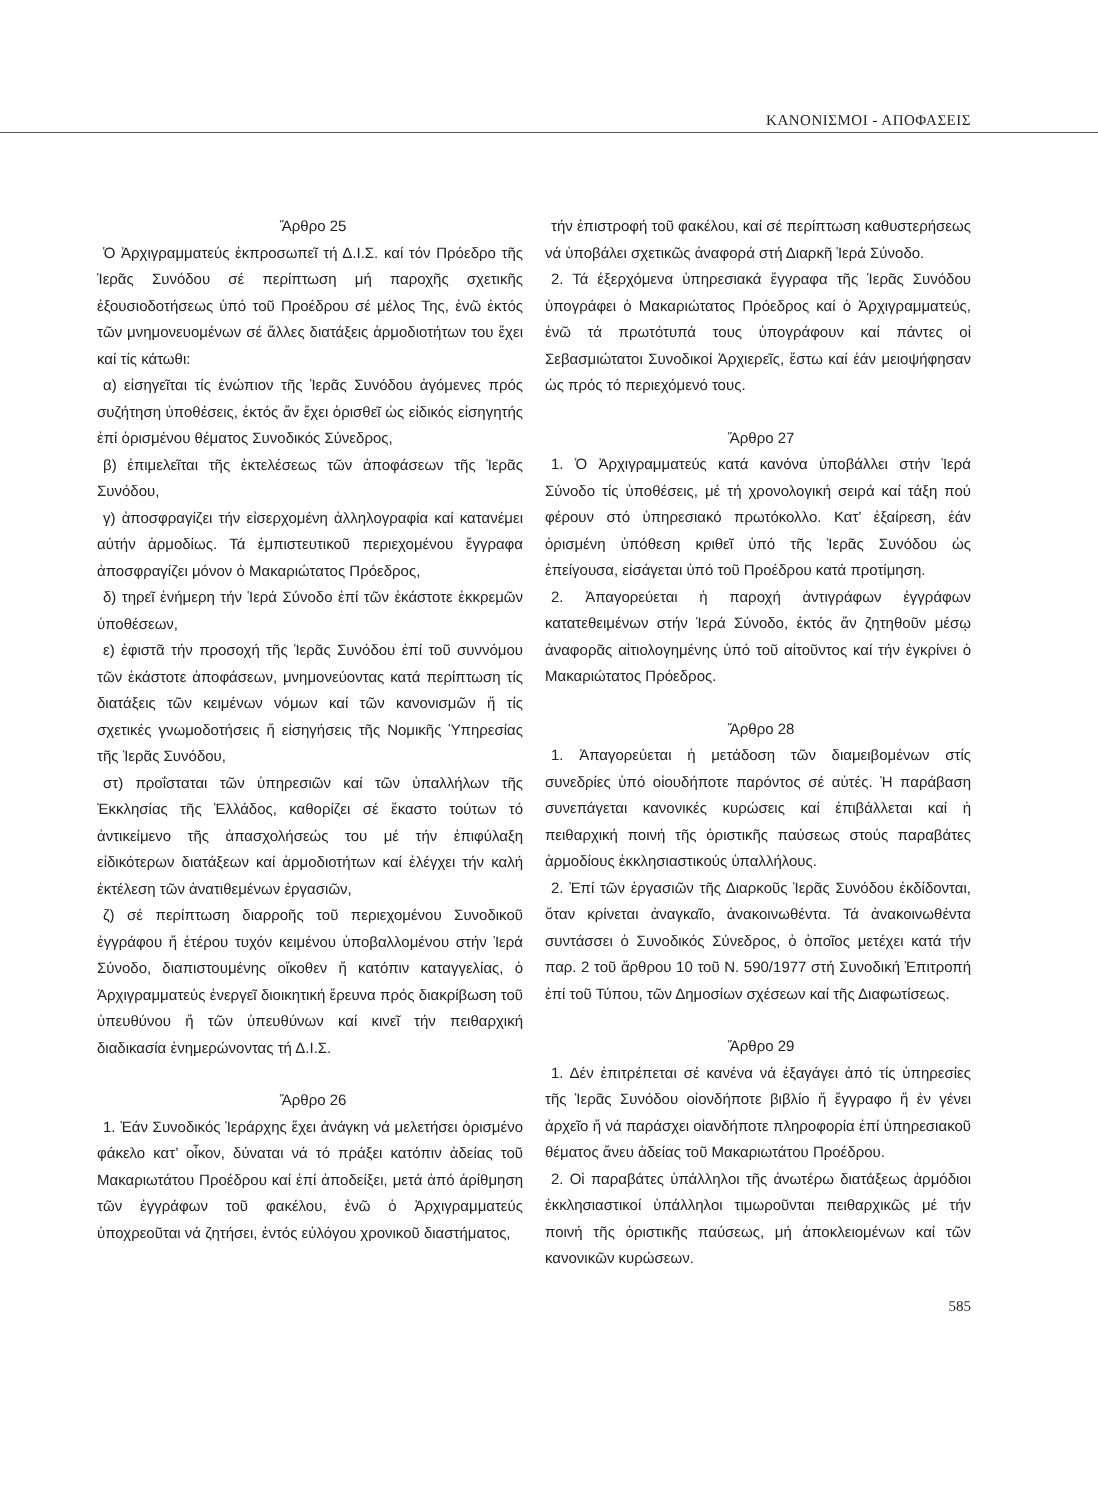ΚΑΝΟΝΙΣΜΟΙ - ΑΠΟΦΑΣΕΙΣ
Ἄρθρο 25
Ὁ Ἀρχιγραμματεύς ἐκπροσωπεῖ τή Δ.Ι.Σ. καί τόν Πρόεδρο τῆς Ἱερᾶς Συνόδου σέ περίπτωση μή παροχῆς σχετικῆς ἐξουσιοδοτήσεως ὑπό τοῦ Προέδρου σέ μέλος Της, ἐνῶ ἐκτός τῶν μνημονευομένων σέ ἄλλες διατάξεις ἁρμοδιοτήτων του ἔχει καί τίς κάτωθι:
α) εἰσηγεῖται τίς ἐνώπιον τῆς Ἱερᾶς Συνόδου ἀγόμενες πρός συζήτηση ὑποθέσεις, ἐκτός ἄν ἔχει ὁρισθεῖ ὡς εἰδικός εἰσηγητής ἐπί ὁρισμένου θέματος Συνοδικός Σύνεδρος,
β) ἐπιμελεῖται τῆς ἐκτελέσεως τῶν ἀποφάσεων τῆς Ἱερᾶς Συνόδου,
γ) ἀποσφραγίζει τήν εἰσερχομένη ἀλληλογραφία καί κατανέμει αὐτήν ἁρμοδίως. Τά ἐμπιστευτικοῦ περιεχομένου ἔγγραφα ἀποσφραγίζει μόνον ὁ Μακαριώτατος Πρόεδρος,
δ) τηρεῖ ἐνήμερη τήν Ἱερά Σύνοδο ἐπί τῶν ἑκάστοτε ἐκκρεμῶν ὑποθέσεων,
ε) ἐφιστᾶ τήν προσοχή τῆς Ἱερᾶς Συνόδου ἐπί τοῦ συννόμου τῶν ἑκάστοτε ἀποφάσεων, μνημονεύοντας κατά περίπτωση τίς διατάξεις τῶν κειμένων νόμων καί τῶν κανονισμῶν ἤ τίς σχετικές γνωμοδοτήσεις ἤ εἰσηγήσεις τῆς Νομικῆς Ὑπηρεσίας τῆς Ἱερᾶς Συνόδου,
στ) προΐσταται τῶν ὑπηρεσιῶν καί τῶν ὑπαλλήλων τῆς Ἐκκλησίας τῆς Ἑλλάδος, καθορίζει σέ ἕκαστο τούτων τό ἀντικείμενο τῆς ἀπασχολήσεώς του μέ τήν ἐπιφύλαξη εἰδικότερων διατάξεων καί ἁρμοδιοτήτων καί ἐλέγχει τήν καλή ἐκτέλεση τῶν ἀνατιθεμένων ἐργασιῶν,
ζ) σέ περίπτωση διαρροῆς τοῦ περιεχομένου Συνοδικοῦ ἐγγράφου ἤ ἑτέρου τυχόν κειμένου ὑποβαλλομένου στήν Ἱερά Σύνοδο, διαπιστουμένης οἴκοθεν ἤ κατόπιν καταγγελίας, ὁ Ἀρχιγραμματεύς ἐνεργεῖ διοικητική ἔρευνα πρός διακρίβωση τοῦ ὑπευθύνου ἤ τῶν ὑπευθύνων καί κινεῖ τήν πειθαρχική διαδικασία ἐνημερώνοντας τή Δ.Ι.Σ.
Ἄρθρο 26
1. Ἐάν Συνοδικός Ἱεράρχης ἔχει ἀνάγκη νά μελετήσει ὁρισμένο φάκελο κατ’ οἶκον, δύναται νά τό πράξει κατόπιν ἀδείας τοῦ Μακαριωτάτου Προέδρου καί ἐπί ἀποδείξει, μετά ἀπό ἀρίθμηση τῶν ἐγγράφων τοῦ φακέλου, ἐνῶ ὁ Ἀρχιγραμματεύς ὑποχρεοῦται νά ζητήσει, ἐντός εὐλόγου χρονικοῦ διαστήματος,
τήν ἐπιστροφή τοῦ φακέλου, καί σέ περίπτωση καθυστερήσεως νά ὑποβάλει σχετικῶς ἀναφορά στή Διαρκῆ Ἱερά Σύνοδο.
2. Τά ἐξερχόμενα ὑπηρεσιακά ἔγγραφα τῆς Ἱερᾶς Συνόδου ὑπογράφει ὁ Μακαριώτατος Πρόεδρος καί ὁ Ἀρχιγραμματεύς, ἐνῶ τά πρωτότυπά τους ὑπογράφουν καί πάντες οἱ Σεβασμιώτατοι Συνοδικοί Ἀρχιερεῖς, ἔστω καί ἐάν μειοψήφησαν ὡς πρός τό περιεχόμενό τους.
Ἄρθρο 27
1. Ὁ Ἀρχιγραμματεύς κατά κανόνα ὑποβάλλει στήν Ἱερά Σύνοδο τίς ὑποθέσεις, μέ τή χρονολογική σειρά καί τάξη πού φέρουν στό ὑπηρεσιακό πρωτόκολλο. Κατ’ ἐξαίρεση, ἐάν ὁρισμένη ὑπόθεση κριθεῖ ὑπό τῆς Ἱερᾶς Συνόδου ὡς ἐπείγουσα, εἰσάγεται ὑπό τοῦ Προέδρου κατά προτίμηση.
2. Ἀπαγορεύεται ἡ παροχή ἀντιγράφων ἐγγράφων κατατεθειμένων στήν Ἱερά Σύνοδο, ἐκτός ἄν ζητηθοῦν μέσῳ ἀναφορᾶς αἰτιολογημένης ὑπό τοῦ αἰτοῦντος καί τήν ἐγκρίνει ὁ Μακαριώτατος Πρόεδρος.
Ἄρθρο 28
1. Ἀπαγορεύεται ἡ μετάδοση τῶν διαμειβομένων στίς συνεδρίες ὑπό οἱουδήποτε παρόντος σέ αὐτές. Ἡ παράβαση συνεπάγεται κανονικές κυρώσεις καί ἐπιβάλλεται καί ἡ πειθαρχική ποινή τῆς ὁριστικῆς παύσεως στούς παραβάτες ἁρμοδίους ἐκκλησιαστικούς ὑπαλλήλους.
2. Ἐπί τῶν ἐργασιῶν τῆς Διαρκοῦς Ἱερᾶς Συνόδου ἐκδίδονται, ὅταν κρίνεται ἀναγκαῖο, ἀνακοινωθέντα. Τά ἀνακοινωθέντα συντάσσει ὁ Συνοδικός Σύνεδρος, ὁ ὁποῖος μετέχει κατά τήν παρ. 2 τοῦ ἄρθρου 10 τοῦ Ν. 590/1977 στή Συνοδική Ἐπιτροπή ἐπί τοῦ Τύπου, τῶν Δημοσίων σχέσεων καί τῆς Διαφωτίσεως.
Ἄρθρο 29
1. Δέν ἐπιτρέπεται σέ κανένα νά ἐξαγάγει ἀπό τίς ὑπηρεσίες τῆς Ἱερᾶς Συνόδου οἱονδήποτε βιβλίο ἤ ἔγγραφο ἤ ἐν γένει ἀρχεῖο ἤ νά παράσχει οἱανδήποτε πληροφορία ἐπί ὑπηρεσιακοῦ θέματος ἄνευ ἀδείας τοῦ Μακαριωτάτου Προέδρου.
2. Οἱ παραβάτες ὑπάλληλοι τῆς ἀνωτέρω διατάξεως ἁρμόδιοι ἐκκλησιαστικοί ὑπάλληλοι τιμωροῦνται πειθαρχικῶς μέ τήν ποινή τῆς ὁριστικῆς παύσεως, μή ἀποκλειομένων καί τῶν κανονικῶν κυρώσεων.
585